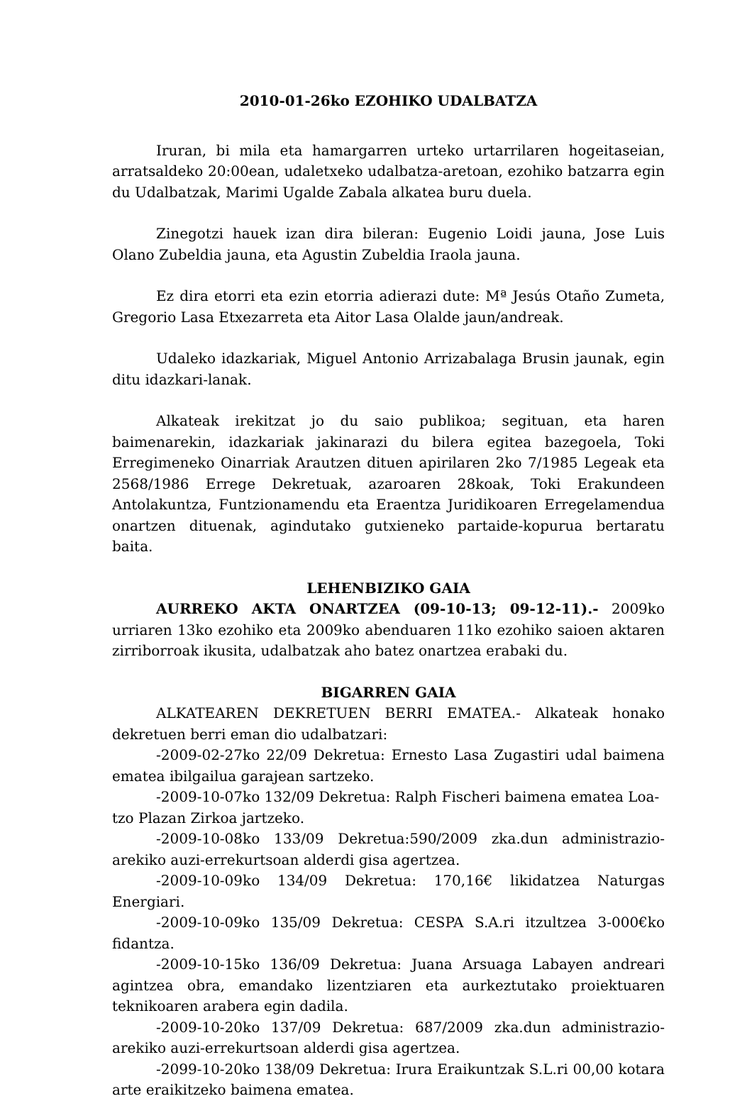2010-01-26ko EZOHIKO UDALBATZA
Iruran, bi mila eta hamargarren urteko urtarrilaren hogeitaseian, arratsaldeko 20:00ean, udaletxeko udalbatza-aretoan, ezohiko batzarra egin du Udalbatzak, Marimi Ugalde Zabala alkatea buru duela.
Zinegotzi hauek izan dira bileran: Eugenio Loidi jauna, Jose Luis Olano Zubeldia jauna, eta Agustin Zubeldia Iraola jauna.
Ez dira etorri eta ezin etorria adierazi dute: Mª Jesús Otaño Zumeta, Gregorio Lasa Etxezarreta eta Aitor Lasa Olalde jaun/andreak.
Udaleko idazkariak, Miguel Antonio Arrizabalaga Brusin jaunak, egin ditu idazkari-lanak.
Alkateak irekitzat jo du saio publikoa; segituan, eta haren baimenarekin, idazkariak jakinarazi du bilera egitea bazegoela, Toki Erregimeneko Oinarriak Arautzen dituen apirilaren 2ko 7/1985 Legeak eta 2568/1986 Errege Dekretuak, azaroaren 28koak, Toki Erakundeen Antolakuntza, Funtzionamendu eta Eraentza Juridikoaren Erregelamendua onartzen dituenak, agindutako gutxieneko partaide-kopurua bertaratu baita.
LEHENBIZIKO GAIA
AURREKO AKTA ONARTZEA (09-10-13; 09-12-11).- 2009ko urriaren 13ko ezohiko eta 2009ko abenduaren 11ko ezohiko saioen aktaren zirriborroak ikusita, udalbatzak aho batez onartzea erabaki du.
BIGARREN GAIA
ALKATEAREN DEKRETUEN BERRI EMATEA.- Alkateak honako dekretuen berri eman dio udalbatzari:
-2009-02-27ko 22/09 Dekretua: Ernesto Lasa Zugastiri udal baimena ematea ibilgailua garajean sartzeko.
-2009-10-07ko 132/09 Dekretua: Ralph Fischeri baimena ematea Loa-tzo Plazan Zirkoa jartzeko.
-2009-10-08ko 133/09 Dekretua:590/2009 zka.dun administrazio-arekiko auzi-errekurtsoan alderdi gisa agertzea.
-2009-10-09ko 134/09 Dekretua: 170,16€ likidatzea Naturgas Energiari.
-2009-10-09ko 135/09 Dekretua: CESPA S.A.ri itzultzea 3-000€ko fidantza.
-2009-10-15ko 136/09 Dekretua: Juana Arsuaga Labayen andreari agintzea obra, emandako lizentziaren eta aurkeztutako proiektuaren teknikoaren arabera egin dadila.
-2009-10-20ko 137/09 Dekretua: 687/2009 zka.dun administrazio-arekiko auzi-errekurtsoan alderdi gisa agertzea.
-2099-10-20ko 138/09 Dekretua: Irura Eraikuntzak S.L.ri 00,00 kotara arte eraikitzeko baimena ematea.